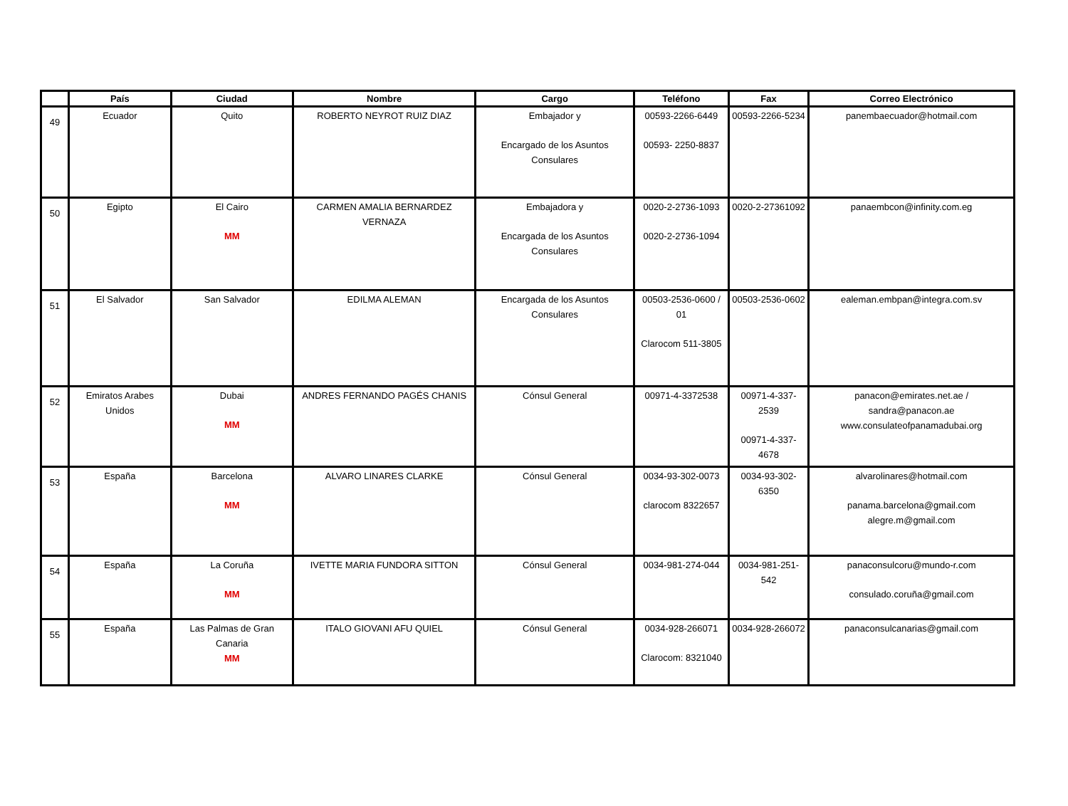| | País | Ciudad | Nombre | Cargo | Teléfono | Fax | Correo Electrónico |
| --- | --- | --- | --- | --- | --- | --- | --- |
| 49 | Ecuador | Quito | ROBERTO NEYROT RUIZ DIAZ | Embajador y Encargado de los Asuntos Consulares | 00593-2266-6449 00593- 2250-8837 | 00593-2266-5234 | panembaecuador@hotmail.com |
| 50 | Egipto | El Cairo MM | CARMEN AMALIA BERNARDEZ VERNAZA | Embajadora y Encargada de los Asuntos Consulares | 0020-2-2736-1093 0020-2-2736-1094 | 0020-2-27361092 | panaembcon@infinity.com.eg |
| 51 | El Salvador | San Salvador | EDILMA ALEMAN | Encargada de los Asuntos Consulares | 00503-2536-0600 / 01 Clarocom 511-3805 | 00503-2536-0602 | ealeman.embpan@integra.com.sv |
| 52 | Emiratos Arabes Unidos | Dubai MM | ANDRES FERNANDO PAGÉS CHANIS | Cónsul General | 00971-4-3372538 | 00971-4-337-2539 00971-4-337-4678 | panacon@emirates.net.ae / sandra@panacon.ae www.consulateofpanamadubai.org |
| 53 | España | Barcelona MM | ALVARO LINARES CLARKE | Cónsul General | 0034-93-302-0073 clarocom 8322657 | 0034-93-302-6350 | alvarolinares@hotmail.com panama.barcelona@gmail.com alegre.m@gmail.com |
| 54 | España | La Coruña MM | IVETTE MARIA FUNDORA SITTON | Cónsul General | 0034-981-274-044 | 0034-981-251-542 | panaconsulcoru@mundo-r.com consulado.coruña@gmail.com |
| 55 | España | Las Palmas de Gran Canaria MM | ITALO GIOVANI AFU QUIEL | Cónsul General | 0034-928-266071 Clarocom: 8321040 | 0034-928-266072 | panaconsulcanarias@gmail.com |